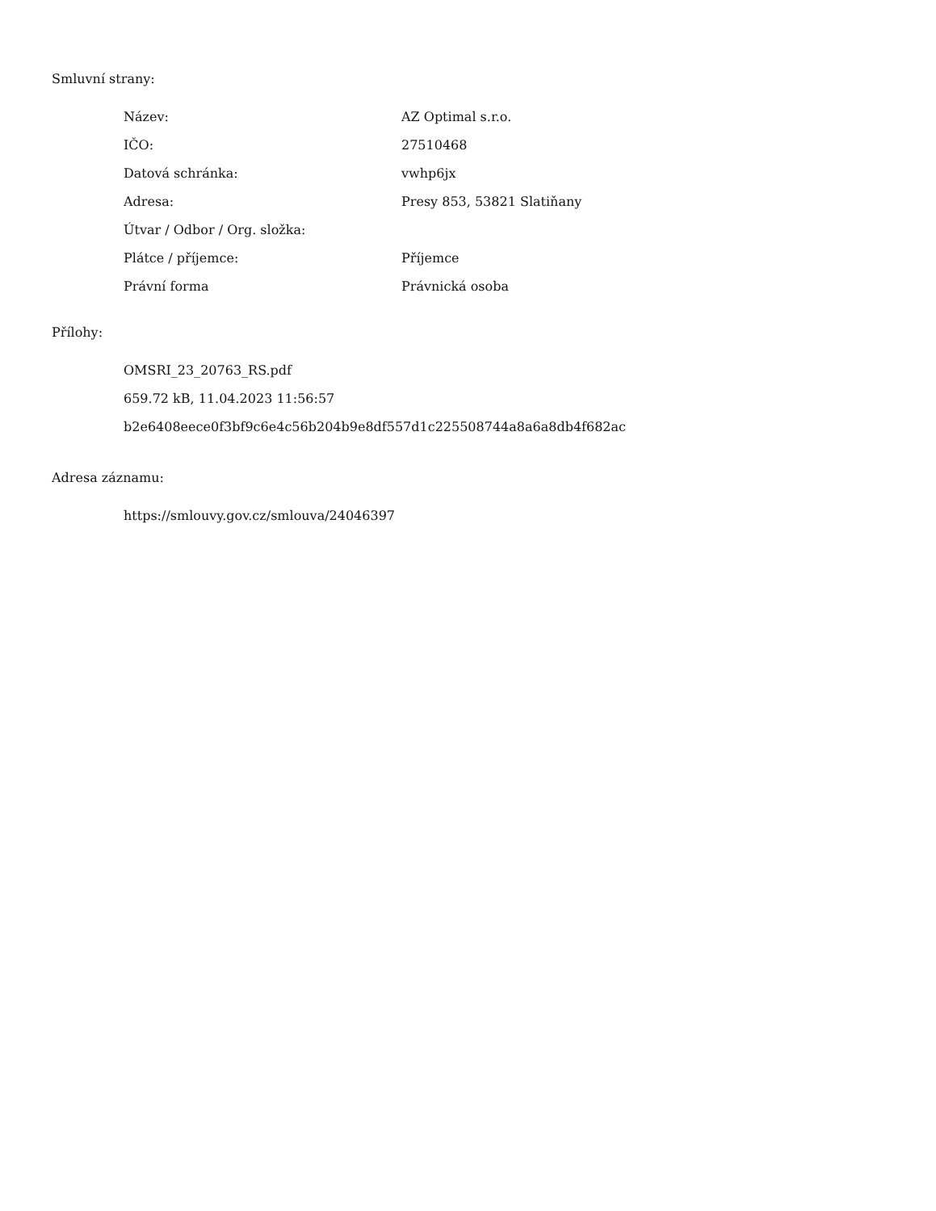Smluvní strany:
| Název: | AZ Optimal s.r.o. |
| IČO: | 27510468 |
| Datová schránka: | vwhp6jx |
| Adresa: | Presy 853, 53821 Slatiňany |
| Útvar / Odbor / Org. složka: | |
| Plátce / příjemce: | Příjemce |
| Právní forma | Právnická osoba |
Přílohy:
OMSRI_23_20763_RS.pdf
659.72 kB, 11.04.2023 11:56:57
b2e6408eece0f3bf9c6e4c56b204b9e8df557d1c225508744a8a6a8db4f682ac
Adresa záznamu:
https://smlouvy.gov.cz/smlouva/24046397